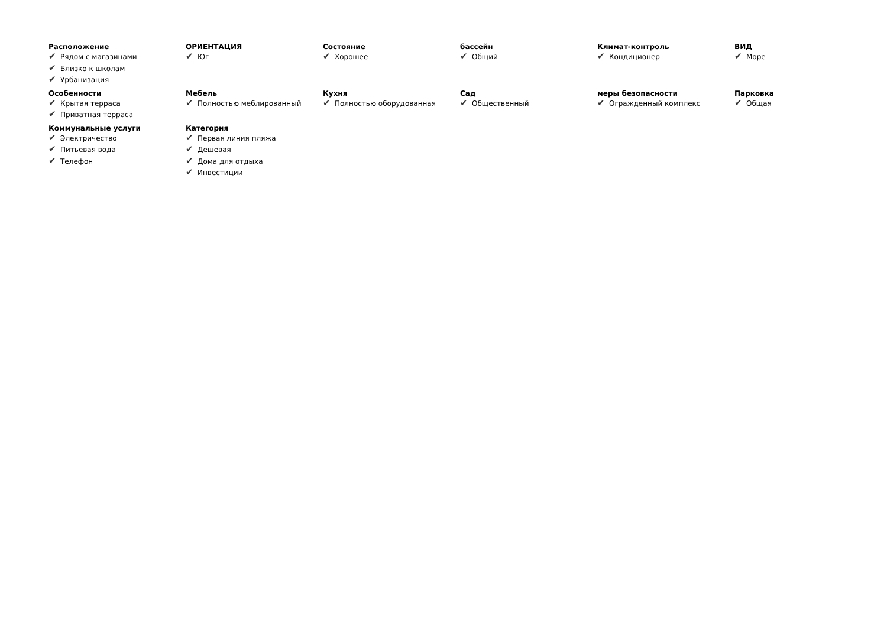Расположение
✔ Рядом с магазинами
✔ Близко к школам
✔ Урбанизация
ОРИЕНТАЦИЯ
✔ Юг
Состояние
✔ Хорошее
бассейн
✔ Общий
Климат-контроль
✔ Кондиционер
ВИД
✔ Море
Особенности
✔ Крытая терраса
✔ Приватная терраса
Мебель
✔ Полностью меблированный
Кухня
✔ Полностью оборудованная
Сад
✔ Общественный
меры безопасности
✔ Огражденный комплекс
Парковка
✔ Общая
Коммунальные услуги
✔ Электричество
✔ Питьевая вода
✔ Телефон
Категория
✔ Первая линия пляжа
✔ Дешевая
✔ Дома для отдыха
✔ Инвестиции